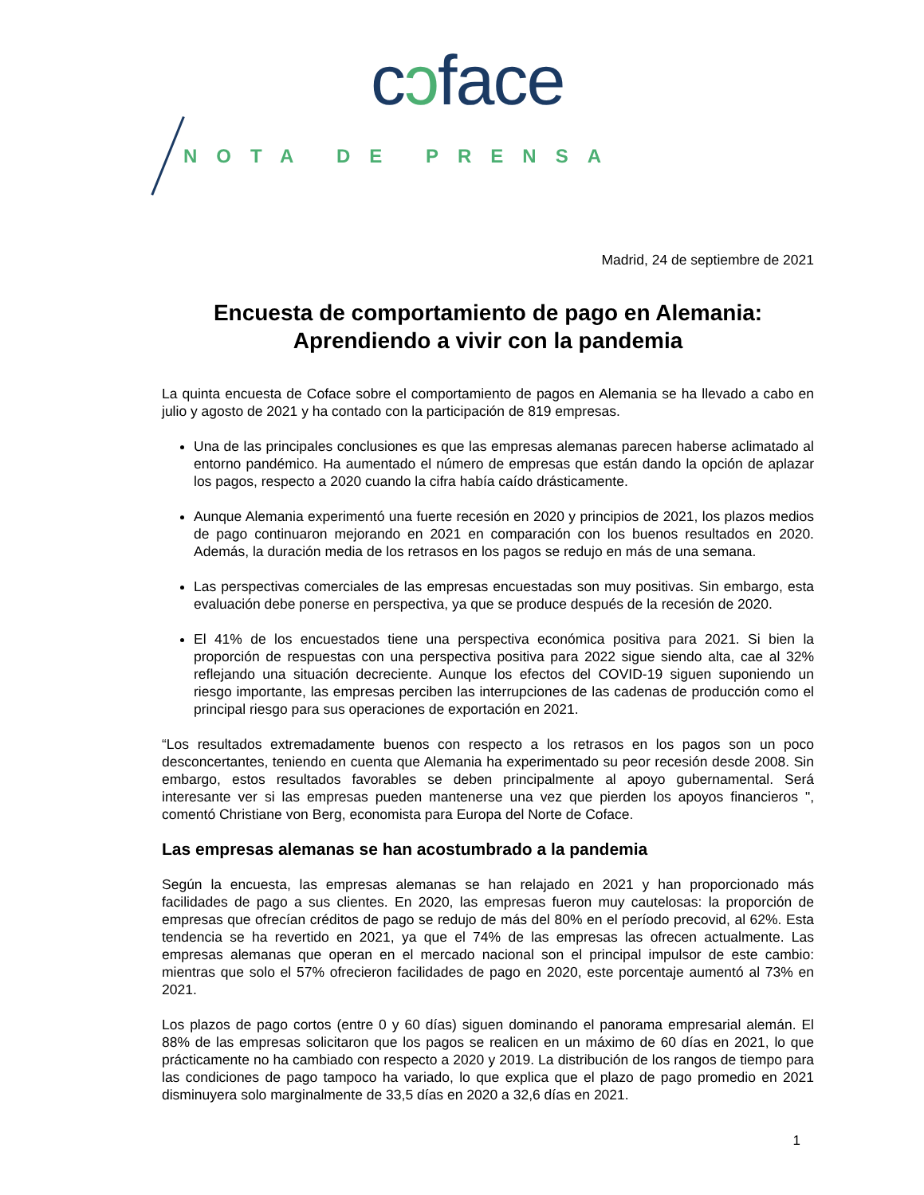cɔface
NOTA DE PRENSA
Madrid, 24 de septiembre de 2021
Encuesta de comportamiento de pago en Alemania:
Aprendiendo a vivir con la pandemia
La quinta encuesta de Coface sobre el comportamiento de pagos en Alemania se ha llevado a cabo en julio y agosto de 2021 y ha contado con la participación de 819 empresas.
Una de las principales conclusiones es que las empresas alemanas parecen haberse aclimatado al entorno pandémico. Ha aumentado el número de empresas que están dando la opción de aplazar los pagos, respecto a 2020 cuando la cifra había caído drásticamente.
Aunque Alemania experimentó una fuerte recesión en 2020 y principios de 2021, los plazos medios de pago continuaron mejorando en 2021 en comparación con los buenos resultados en 2020. Además, la duración media de los retrasos en los pagos se redujo en más de una semana.
Las perspectivas comerciales de las empresas encuestadas son muy positivas. Sin embargo, esta evaluación debe ponerse en perspectiva, ya que se produce después de la recesión de 2020.
El 41% de los encuestados tiene una perspectiva económica positiva para 2021. Si bien la proporción de respuestas con una perspectiva positiva para 2022 sigue siendo alta, cae al 32% reflejando una situación decreciente. Aunque los efectos del COVID-19 siguen suponiendo un riesgo importante, las empresas perciben las interrupciones de las cadenas de producción como el principal riesgo para sus operaciones de exportación en 2021.
“Los resultados extremadamente buenos con respecto a los retrasos en los pagos son un poco desconcertantes, teniendo en cuenta que Alemania ha experimentado su peor recesión desde 2008. Sin embargo, estos resultados favorables se deben principalmente al apoyo gubernamental. Será interesante ver si las empresas pueden mantenerse una vez que pierden los apoyos financieros ", comentó Christiane von Berg, economista para Europa del Norte de Coface.
Las empresas alemanas se han acostumbrado a la pandemia
Según la encuesta, las empresas alemanas se han relajado en 2021 y han proporcionado más facilidades de pago a sus clientes. En 2020, las empresas fueron muy cautelosas: la proporción de empresas que ofrecían créditos de pago se redujo de más del 80% en el período precovid, al 62%. Esta tendencia se ha revertido en 2021, ya que el 74% de las empresas las ofrecen actualmente. Las empresas alemanas que operan en el mercado nacional son el principal impulsor de este cambio: mientras que solo el 57% ofrecieron facilidades de pago en 2020, este porcentaje aumentó al 73% en 2021.
Los plazos de pago cortos (entre 0 y 60 días) siguen dominando el panorama empresarial alemán. El 88% de las empresas solicitaron que los pagos se realicen en un máximo de 60 días en 2021, lo que prácticamente no ha cambiado con respecto a 2020 y 2019. La distribución de los rangos de tiempo para las condiciones de pago tampoco ha variado, lo que explica que el plazo de pago promedio en 2021 disminuyera solo marginalmente de 33,5 días en 2020 a 32,6 días en 2021.
1